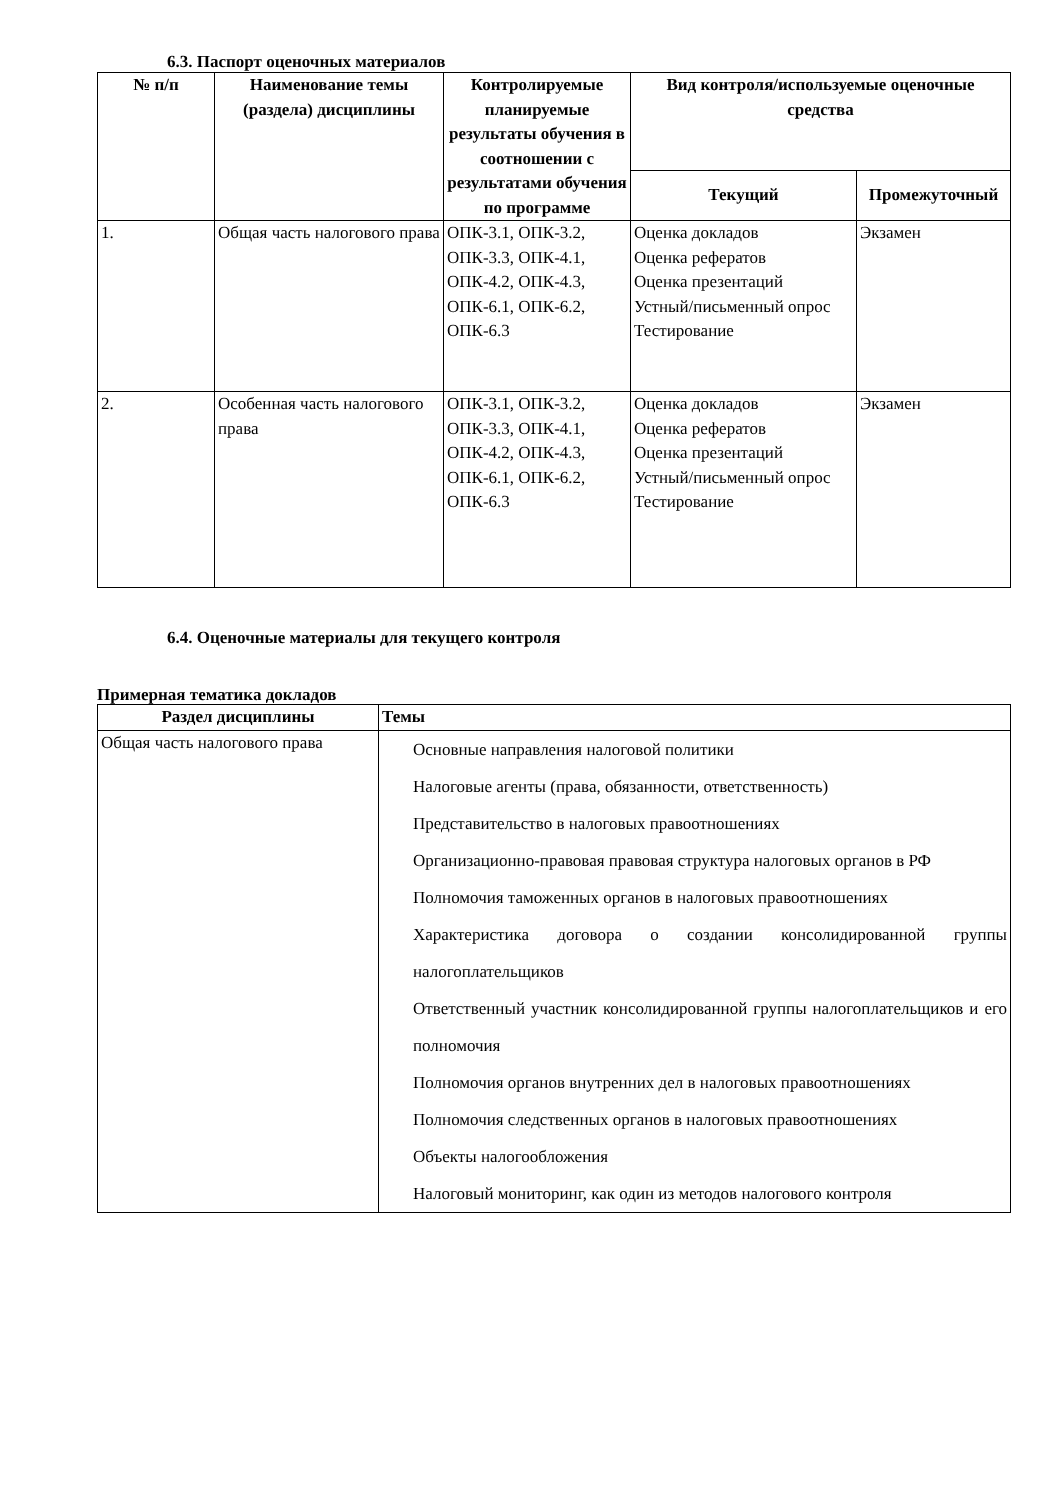6.3. Паспорт оценочных материалов
| № п/п | Наименование темы (раздела) дисциплины | Контролируемые планируемые результаты обучения в соотношении с результатами обучения по программе | Вид контроля/используемые оценочные средства | |
| --- | --- | --- | --- | --- |
| | | | Текущий | Промежуточный |
| 1. | Общая часть налогового права | ОПК-3.1, ОПК-3.2, ОПК-3.3, ОПК-4.1, ОПК-4.2, ОПК-4.3, ОПК-6.1, ОПК-6.2, ОПК-6.3 | Оценка докладов Оценка рефератов Оценка презентаций Устный/письменный опрос Тестирование | Экзамен |
| 2. | Особенная часть налогового права | ОПК-3.1, ОПК-3.2, ОПК-3.3, ОПК-4.1, ОПК-4.2, ОПК-4.3, ОПК-6.1, ОПК-6.2, ОПК-6.3 | Оценка докладов Оценка рефератов Оценка презентаций Устный/письменный опрос Тестирование | Экзамен |
6.4. Оценочные материалы для текущего контроля
Примерная тематика докладов
| Раздел дисциплины | Темы |
| --- | --- |
| Общая часть налогового права | Основные направления налоговой политики Налоговые агенты (права, обязанности, ответственность) Представительство в налоговых правоотношениях Организационно-правовая правовая структура налоговых органов в РФ Полномочия таможенных органов в налоговых правоотношениях Характеристика договора о создании консолидированной группы налогоплательщиков Ответственный участник консолидированной группы налогоплательщиков и его полномочия Полномочия органов внутренних дел в налоговых правоотношениях Полномочия следственных органов в налоговых правоотношениях Объекты налогообложения Налоговый мониторинг, как один из методов налогового контроля |